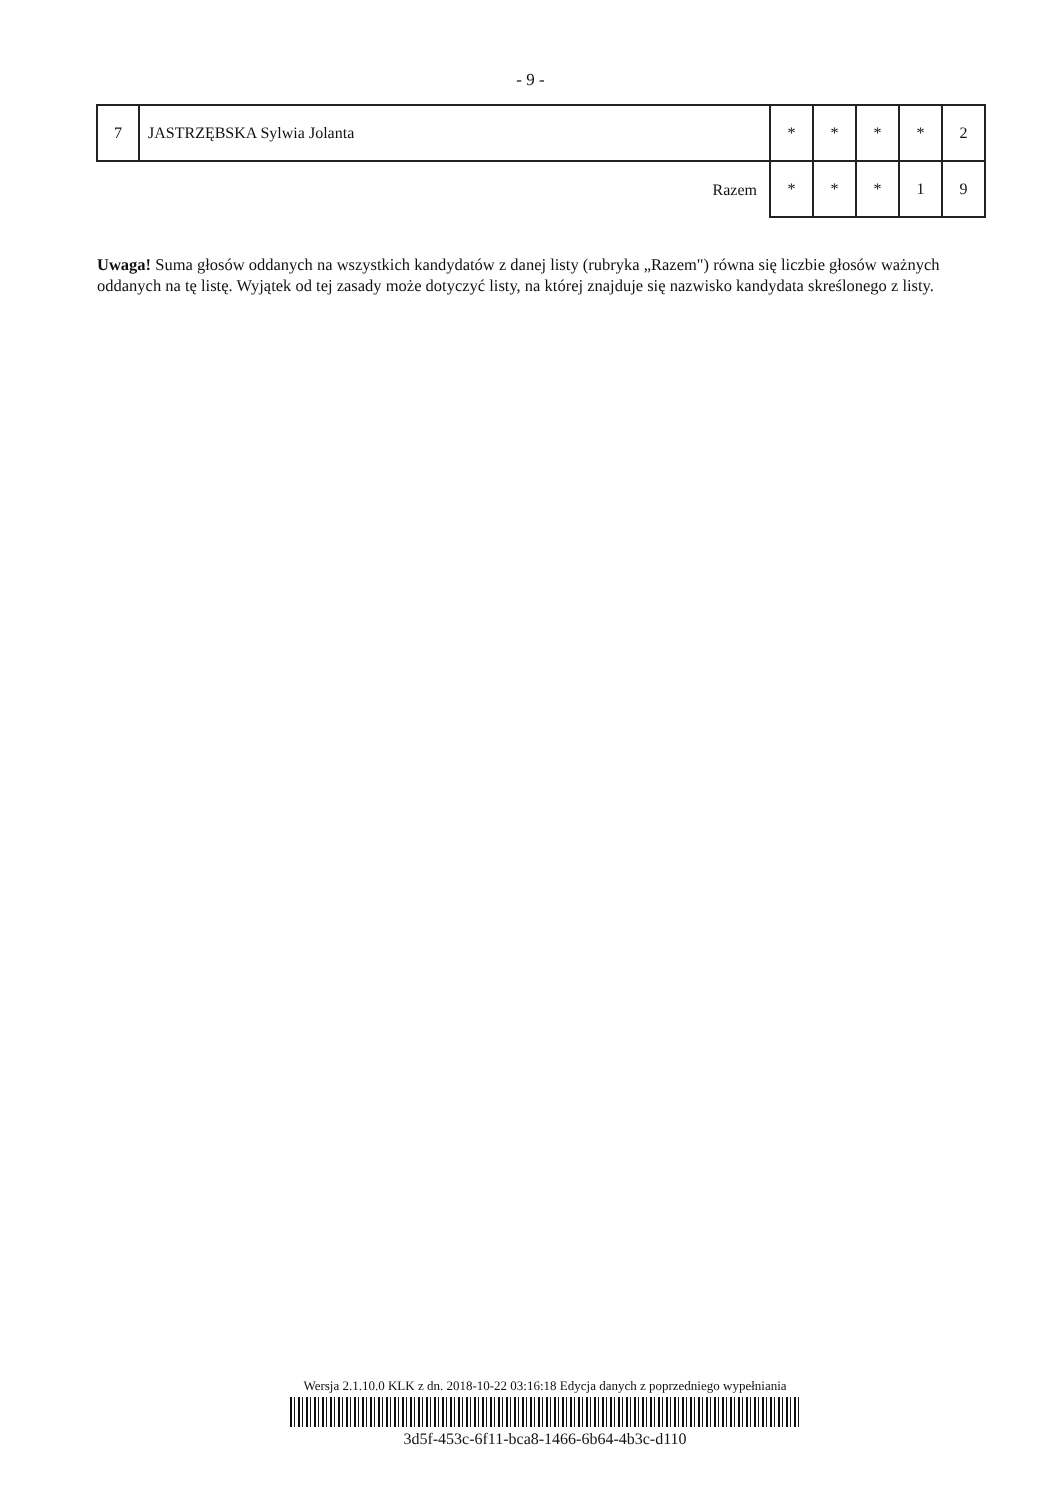- 9 -
| 7 | JASTRZĘBSKA Sylwia Jolanta | * | * | * | * | 2 |
| | Razem | * | * | * | 1 | 9 |
Uwaga! Suma głosów oddanych na wszystkich kandydatów z danej listy (rubryka „Razem") równa się liczbie głosów ważnych oddanych na tę listę. Wyjątek od tej zasady może dotyczyć listy, na której znajduje się nazwisko kandydata skreślonego z listy.
Wersja 2.1.10.0 KLK z dn. 2018-10-22 03:16:18 Edycja danych z poprzedniego wypełniania
3d5f-453c-6f11-bca8-1466-6b64-4b3c-d110